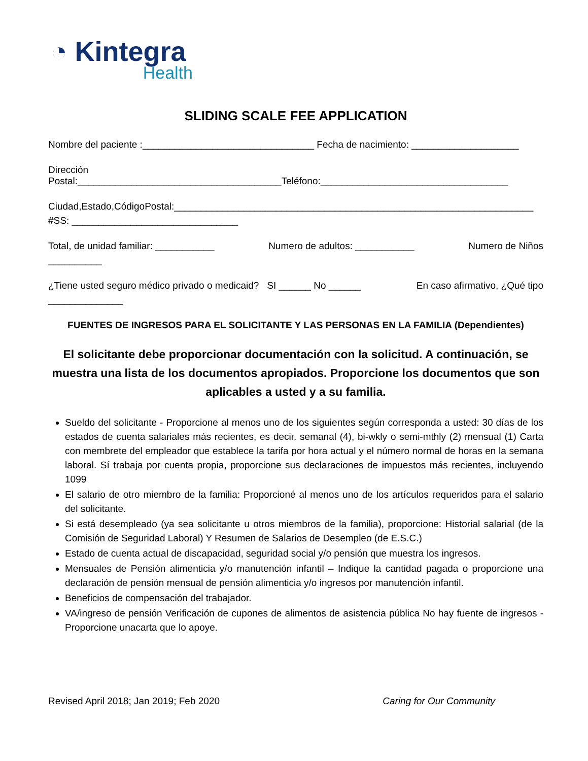◔ Kintegra
Health
SLIDING SCALE FEE APPLICATION
Nombre del paciente :________________________________ Fecha de nacimiento: ____________________
Dirección Postal:______________________________________Teléfono:___________________________________
Ciudad,Estado,CódigoPostal:___________________________________________________________________
#SS: _______________________________
Total, de unidad familiar: ___________ Numero de adultos: ___________ Numero de Niños
__________
¿Tiene usted seguro médico privado o medicaid? SI ______ No ______ En caso afirmativo, ¿Qué tipo
______________
FUENTES DE INGRESOS PARA EL SOLICITANTE Y LAS PERSONAS EN LA FAMILIA (Dependientes)
El solicitante debe proporcionar documentación con la solicitud. A continuación, se muestra una lista de los documentos apropiados. Proporcione los documentos que son aplicables a usted y a su familia.
Sueldo del solicitante - Proporcione al menos uno de los siguientes según corresponda a usted: 30 días de los estados de cuenta salariales más recientes, es decir. semanal (4), bi-wkly o semi-mthly (2) mensual (1) Carta con membrete del empleador que establece la tarifa por hora actual y el número normal de horas en la semana laboral. Sí trabaja por cuenta propia, proporcione sus declaraciones de impuestos más recientes, incluyendo 1099
El salario de otro miembro de la familia: Proporcioné al menos uno de los artículos requeridos para el salario del solicitante.
Si está desempleado (ya sea solicitante u otros miembros de la familia), proporcione: Historial salarial (de la Comisión de Seguridad Laboral) Y Resumen de Salarios de Desempleo (de E.S.C.)
Estado de cuenta actual de discapacidad, seguridad social y/o pensión que muestra los ingresos.
Mensuales de Pensión alimenticia y/o manutención infantil – Indique la cantidad pagada o proporcione una declaración de pensión mensual de pensión alimenticia y/o ingresos por manutención infantil.
Beneficios de compensación del trabajador.
VA/ingreso de pensión Verificación de cupones de alimentos de asistencia pública No hay fuente de ingresos - Proporcione unacarta que lo apoye.
Revised April 2018; Jan 2019; Feb 2020 Caring for Our Community